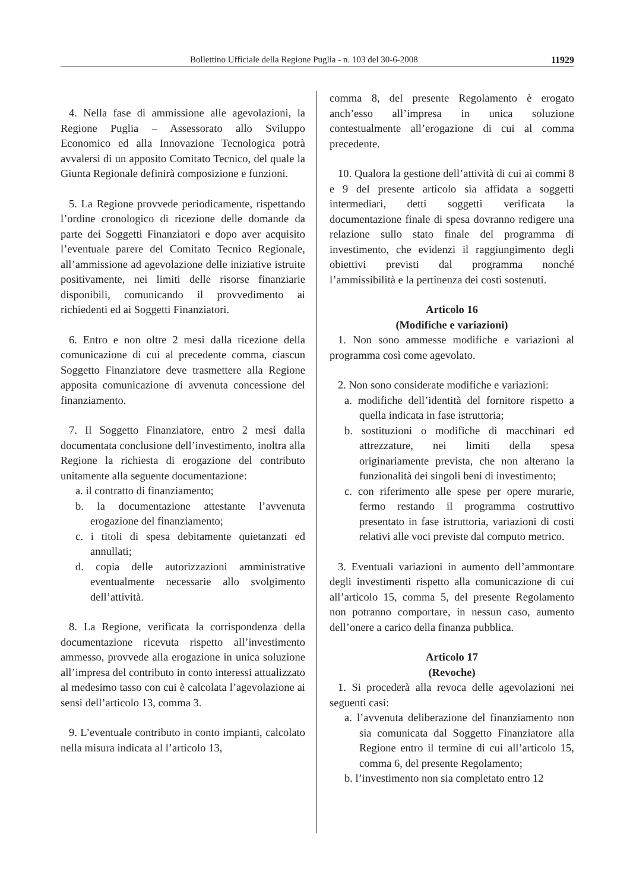Bollettino Ufficiale della Regione Puglia - n. 103 del 30-6-2008 11929
4. Nella fase di ammissione alle agevolazioni, la Regione Puglia – Assessorato allo Sviluppo Economico ed alla Innovazione Tecnologica potrà avvalersi di un apposito Comitato Tecnico, del quale la Giunta Regionale definirà composizione e funzioni.
5. La Regione provvede periodicamente, rispettando l’ordine cronologico di ricezione delle domande da parte dei Soggetti Finanziatori e dopo aver acquisito l’eventuale parere del Comitato Tecnico Regionale, all’ammissione ad agevolazione delle iniziative istruite positivamente, nei limiti delle risorse finanziarie disponibili, comunicando il provvedimento ai richiedenti ed ai Soggetti Finanziatori.
6. Entro e non oltre 2 mesi dalla ricezione della comunicazione di cui al precedente comma, ciascun Soggetto Finanziatore deve trasmettere alla Regione apposita comunicazione di avvenuta concessione del finanziamento.
7. Il Soggetto Finanziatore, entro 2 mesi dalla documentata conclusione dell’investimento, inoltra alla Regione la richiesta di erogazione del contributo unitamente alla seguente documentazione:
a. il contratto di finanziamento;
b. la documentazione attestante l’avvenuta erogazione del finanziamento;
c. i titoli di spesa debitamente quietanzati ed annullati;
d. copia delle autorizzazioni amministrative eventualmente necessarie allo svolgimento dell’attività.
8. La Regione, verificata la corrispondenza della documentazione ricevuta rispetto all’investimento ammesso, provvede alla erogazione in unica soluzione all’impresa del contributo in conto interessi attualizzato al medesimo tasso con cui è calcolata l’agevolazione ai sensi dell’articolo 13, comma 3.
9. L’eventuale contributo in conto impianti, calcolato nella misura indicata al l’articolo 13,
comma 8, del presente Regolamento è erogato anch’esso all’impresa in unica soluzione contestualmente all’erogazione di cui al comma precedente.
10. Qualora la gestione dell’attività di cui ai commi 8 e 9 del presente articolo sia affidata a soggetti intermediari, detti soggetti verificata la documentazione finale di spesa dovranno redigere una relazione sullo stato finale del programma di investimento, che evidenzi il raggiungimento degli obiettivi previsti dal programma nonché l’ammissibilità e la pertinenza dei costi sostenuti.
Articolo 16
(Modifiche e variazioni)
1. Non sono ammesse modifiche e variazioni al programma così come agevolato.
2. Non sono considerate modifiche e variazioni:
a. modifiche dell’identità del fornitore rispetto a quella indicata in fase istruttoria;
b. sostituzioni o modifiche di macchinari ed attrezzature, nei limiti della spesa originariamente prevista, che non alterano la funzionalità dei singoli beni di investimento;
c. con riferimento alle spese per opere murarie, fermo restando il programma costruttivo presentato in fase istruttoria, variazioni di costi relativi alle voci previste dal computo metrico.
3. Eventuali variazioni in aumento dell’ammontare degli investimenti rispetto alla comunicazione di cui all’articolo 15, comma 5, del presente Regolamento non potranno comportare, in nessun caso, aumento dell’onere a carico della finanza pubblica.
Articolo 17
(Revoche)
1. Si procederà alla revoca delle agevolazioni nei seguenti casi:
a. l’avvenuta deliberazione del finanziamento non sia comunicata dal Soggetto Finanziatore alla Regione entro il termine di cui all’articolo 15, comma 6, del presente Regolamento;
b. l’investimento non sia completato entro 12